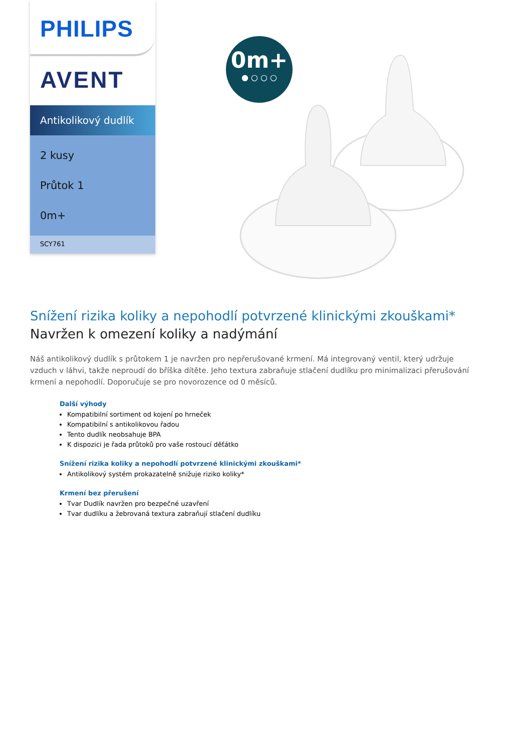PHILIPS
AVENT
Antikolikový dudlík
2 kusy
Průtok 1
0m+
SCY761
0m+
● ○ ○ ○
Snížení rizika koliky a nepohodlí potvrzené klinickými zkouškami*
Navržen k omezení koliky a nadýmání
Náš antikolikový dudlík s průtokem 1 je navržen pro nepřerušované krmení. Má integrovaný ventil, který udržuje vzduch v láhvi, takže neproudí do bříška dítěte. Jeho textura zabraňuje stlačení dudlíku pro minimalizaci přerušování krmení a nepohodlí. Doporučuje se pro novorozence od 0 měsíců.
Další výhody
Kompatibilní sortiment od kojení po hrneček
Kompatibilní s antikolikovou řadou
Tento dudlík neobsahuje BPA
K dispozici je řada průtoků pro vaše rostoucí děťátko
Snížení rizika koliky a nepohodlí potvrzené klinickými zkouškami*
Antikolikový systém prokazatelně snižuje riziko koliky*
Krmení bez přerušení
Tvar Dudlík navržen pro bezpečné uzavření
Tvar dudlíku a žebrovaná textura zabraňují stlačení dudlíku